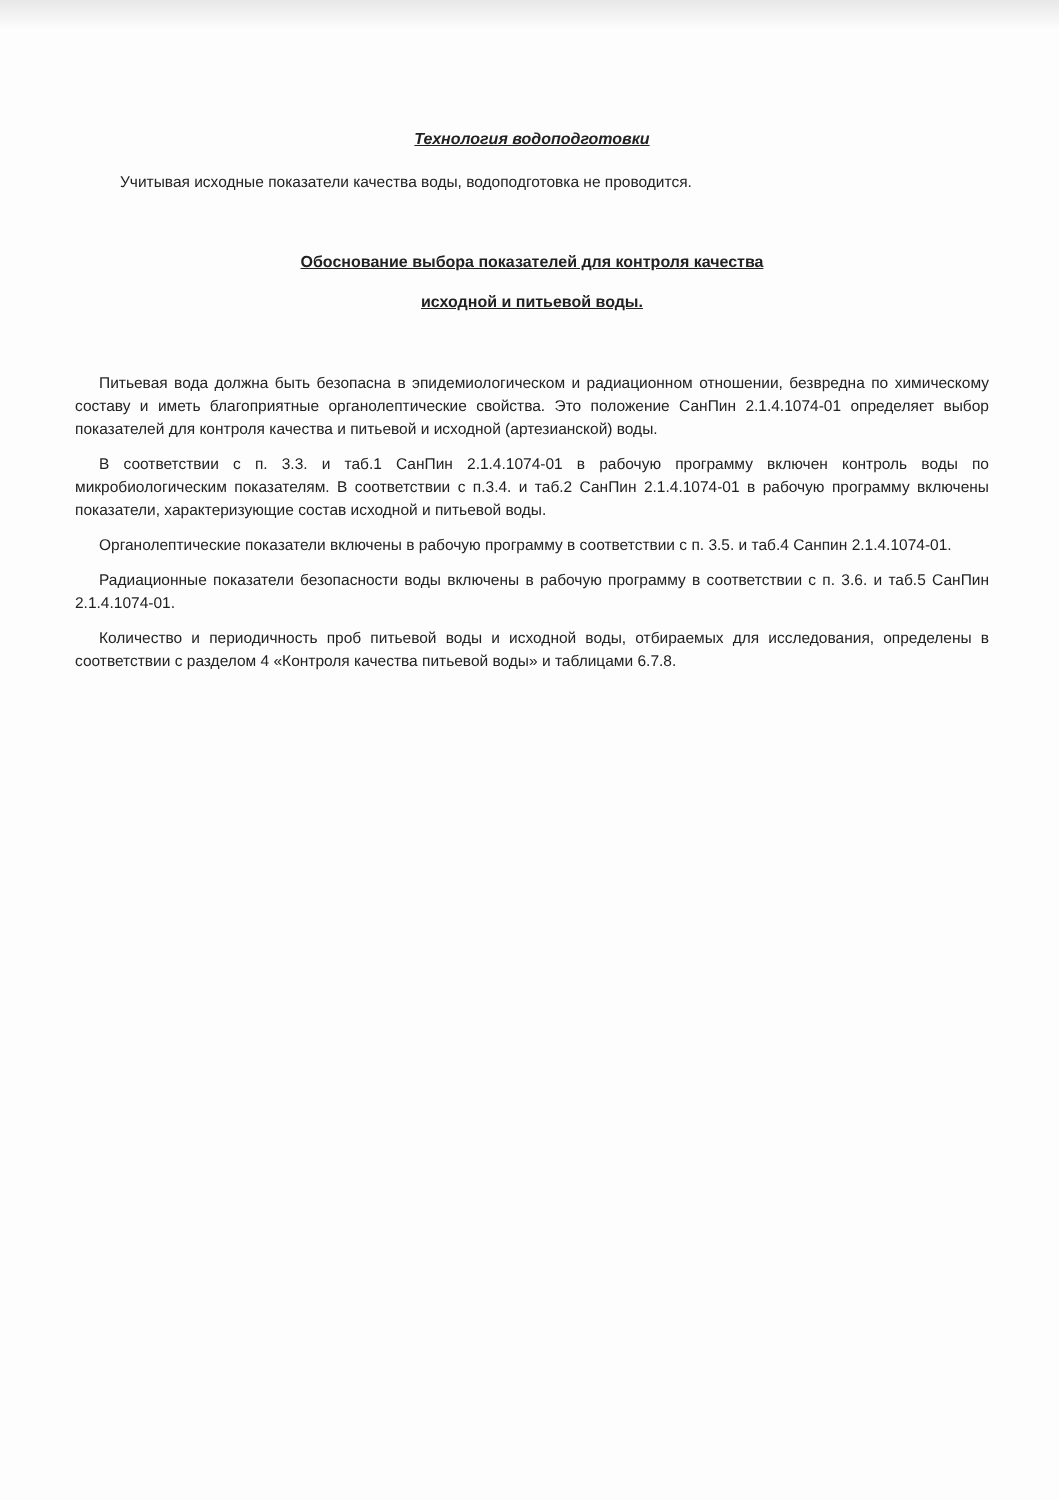Технология водоподготовки
Учитывая исходные показатели качества воды, водоподготовка не проводится.
Обоснование выбора показателей для контроля качества
исходной и питьевой воды.
Питьевая вода должна быть безопасна в эпидемиологическом и радиационном отношении, безвредна по химическому составу и иметь благоприятные органолептические свойства. Это положение СанПин 2.1.4.1074-01 определяет выбор показателей для контроля качества и питьевой и исходной (артезианской) воды.
В соответствии с п. 3.3. и таб.1 СанПин 2.1.4.1074-01 в рабочую программу включен контроль воды по микробиологическим показателям. В соответствии с п.3.4. и таб.2 СанПин 2.1.4.1074-01 в рабочую программу включены показатели, характеризующие состав исходной и питьевой воды.
Органолептические показатели включены в рабочую программу в соответствии с п. 3.5. и таб.4 Санпин 2.1.4.1074-01.
Радиационные показатели безопасности воды включены в рабочую программу в соответствии с п. 3.6. и таб.5 СанПин 2.1.4.1074-01.
Количество и периодичность проб питьевой воды и исходной воды, отбираемых для исследования, определены в соответствии с разделом 4 «Контроля качества питьевой воды» и таблицами 6.7.8.